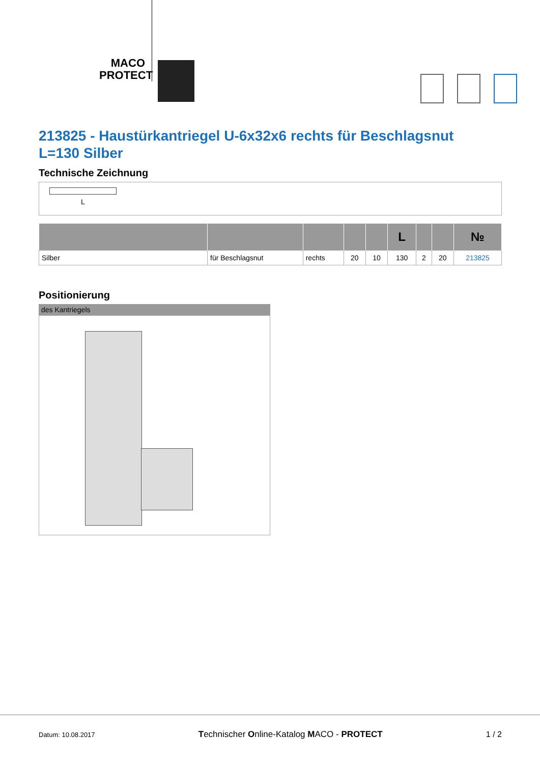MACO PROTECT
213825 - Haustürkantriegel U-6x32x6 rechts für Beschlagsnut L=130 Silber
Technische Zeichnung
L
| | | | | | L | | | № |
| --- | --- | --- | --- | --- | --- | --- | --- | --- |
| Silber | für Beschlagsnut | rechts | 20 | 10 | 130 | 2 | 20 | 213825 |
Positionierung
des Kantriegels
Datum: 10.08.2017 Technischer Online-Katalog MACO - PROTECT 1 / 2